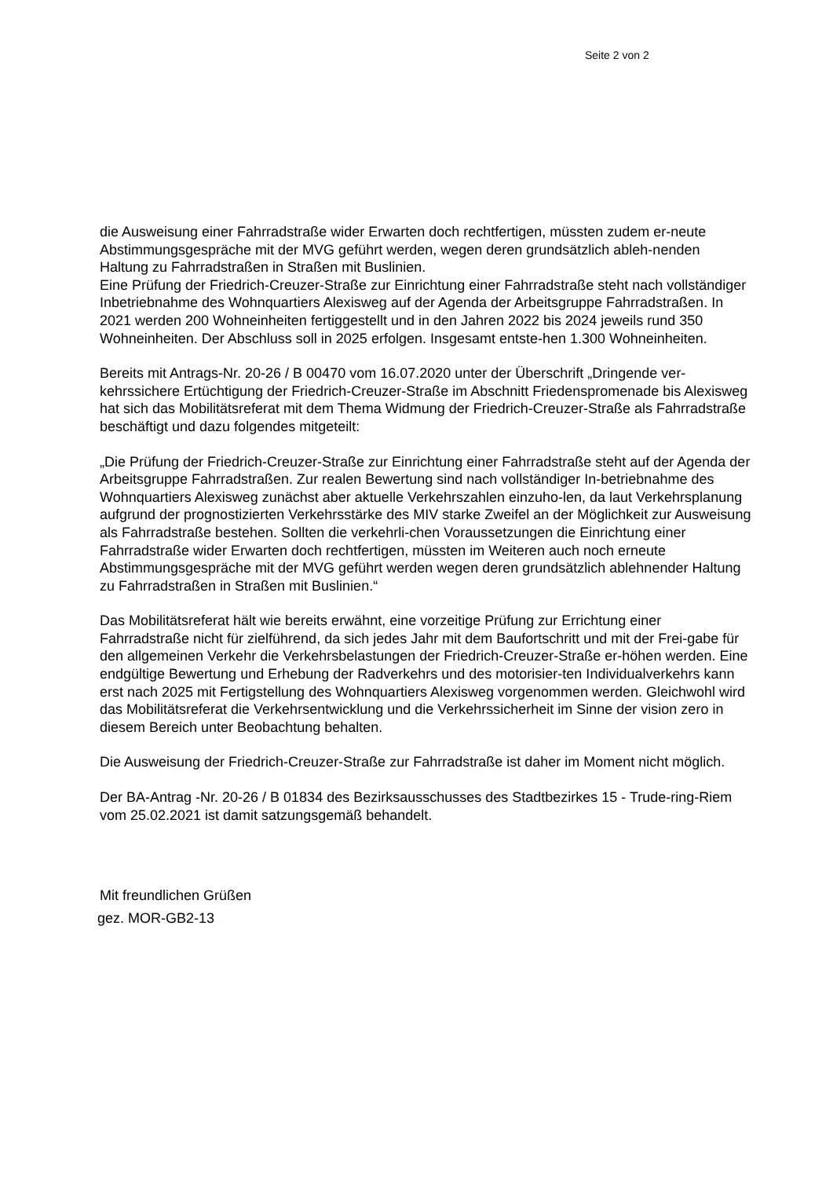Seite 2 von 2
die Ausweisung einer Fahrradstraße wider Erwarten doch rechtfertigen, müssten zudem er-neute Abstimmungsgespräche mit der MVG geführt werden, wegen deren grundsätzlich ableh-nenden Haltung zu Fahrradstraßen in Straßen mit Buslinien.
Eine Prüfung der Friedrich-Creuzer-Straße zur Einrichtung einer Fahrradstraße steht nach vollständiger Inbetriebnahme des Wohnquartiers Alexisweg auf der Agenda der Arbeitsgruppe Fahrradstraßen. In 2021 werden 200 Wohneinheiten fertiggestellt und in den Jahren 2022 bis 2024 jeweils rund 350 Wohneinheiten. Der Abschluss soll in 2025 erfolgen. Insgesamt entste-hen 1.300 Wohneinheiten.
Bereits mit Antrags-Nr. 20-26 / B 00470 vom 16.07.2020 unter der Überschrift „Dringende ver-kehrssichere Ertüchtigung der Friedrich-Creuzer-Straße im Abschnitt Friedenspromenade bis Alexisweg hat sich das Mobilitätsreferat mit dem Thema Widmung der Friedrich-Creuzer-Straße als Fahrradstraße beschäftigt und dazu folgendes mitgeteilt:
„Die Prüfung der Friedrich-Creuzer-Straße zur Einrichtung einer Fahrradstraße steht auf der Agenda der Arbeitsgruppe Fahrradstraßen. Zur realen Bewertung sind nach vollständiger In-betriebnahme des Wohnquartiers Alexisweg zunächst aber aktuelle Verkehrszahlen einzuho-len, da laut Verkehrsplanung aufgrund der prognostizierten Verkehrsstärke des MIV starke Zweifel an der Möglichkeit zur Ausweisung als Fahrradstraße bestehen. Sollten die verkehrli-chen Voraussetzungen die Einrichtung einer Fahrradstraße wider Erwarten doch rechtfertigen, müssten im Weiteren auch noch erneute Abstimmungsgespräche mit der MVG geführt werden wegen deren grundsätzlich ablehnender Haltung zu Fahrradstraßen in Straßen mit Buslinien.“
Das Mobilitätsreferat hält wie bereits erwähnt, eine vorzeitige Prüfung zur Errichtung einer Fahrradstraße nicht für zielführend, da sich jedes Jahr mit dem Baufortschritt und mit der Frei-gabe für den allgemeinen Verkehr die Verkehrsbelastungen der Friedrich-Creuzer-Straße er-höhen werden. Eine endgültige Bewertung und Erhebung der Radverkehrs und des motorisier-ten Individualverkehrs kann erst nach 2025 mit Fertigstellung des Wohnquartiers Alexisweg vorgenommen werden. Gleichwohl wird das Mobilitätsreferat die Verkehrsentwicklung und die Verkehrssicherheit im Sinne der vision zero in diesem Bereich unter Beobachtung behalten.
Die Ausweisung der Friedrich-Creuzer-Straße zur Fahrradstraße ist daher im Moment nicht möglich.
Der BA-Antrag -Nr. 20-26 / B 01834 des Bezirksausschusses des Stadtbezirkes 15 - Trude-ring-Riem vom 25.02.2021 ist damit satzungsgemäß behandelt.
Mit freundlichen Grüßen
gez. MOR-GB2-13